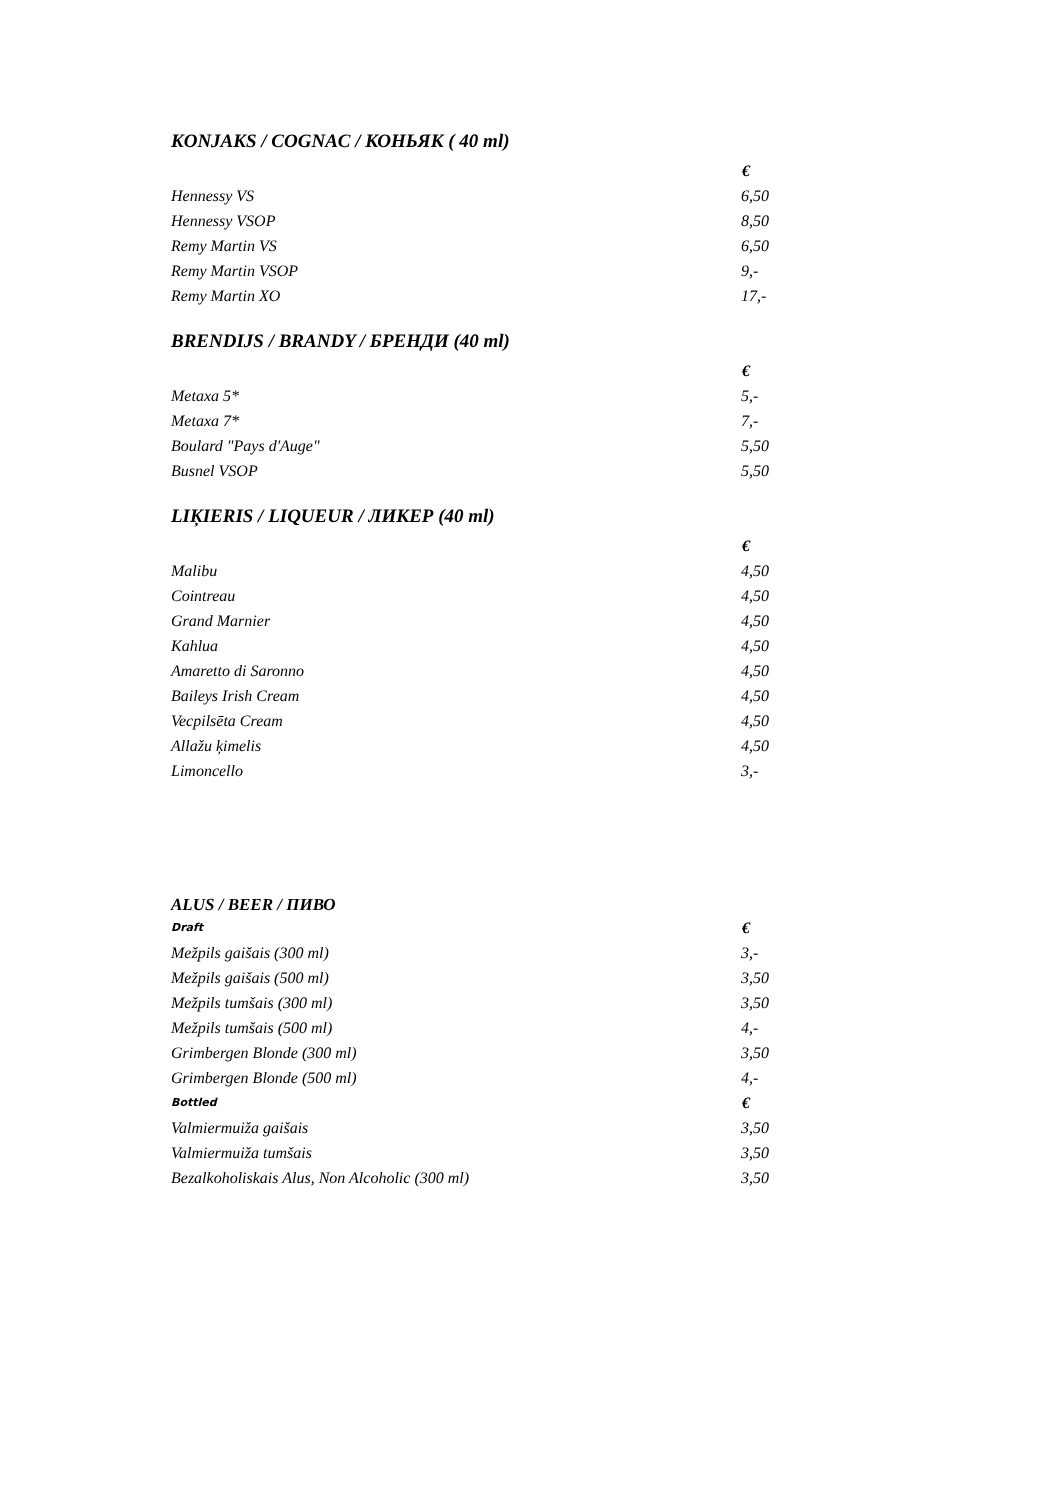KONJAKS / COGNAC / КОНЬЯК ( 40 ml)
| | € |
| Hennessy VS | 6,50 |
| Hennessy VSOP | 8,50 |
| Remy Martin VS | 6,50 |
| Remy Martin VSOP | 9,- |
| Remy Martin XO | 17,- |
BRENDIJS / BRANDY / БРЕНДИ (40 ml)
| | € |
| Metaxa 5* | 5,- |
| Metaxa 7* | 7,- |
| Boulard "Pays d'Auge" | 5,50 |
| Busnel VSOP | 5,50 |
LIĶIERIS / LIQUEUR / ЛИКЕР (40 ml)
| | € |
| Malibu | 4,50 |
| Cointreau | 4,50 |
| Grand Marnier | 4,50 |
| Kahlua | 4,50 |
| Amaretto di Saronno | 4,50 |
| Baileys Irish Cream | 4,50 |
| Vecpilsēta Cream | 4,50 |
| Allažu ķimelis | 4,50 |
| Limoncello | 3,- |
ALUS / BEER / ПИВО
| Draft | € |
| Mežpils gaišais (300 ml) | 3,- |
| Mežpils gaišais (500 ml) | 3,50 |
| Mežpils tumšais (300 ml) | 3,50 |
| Mežpils tumšais (500 ml) | 4,- |
| Grimbergen Blonde (300 ml) | 3,50 |
| Grimbergen Blonde (500 ml) | 4,- |
| Bottled | € |
| Valmiermuiža gaišais | 3,50 |
| Valmiermuiža tumšais | 3,50 |
| Bezalkoholiskais Alus, Non Alcoholic (300 ml) | 3,50 |